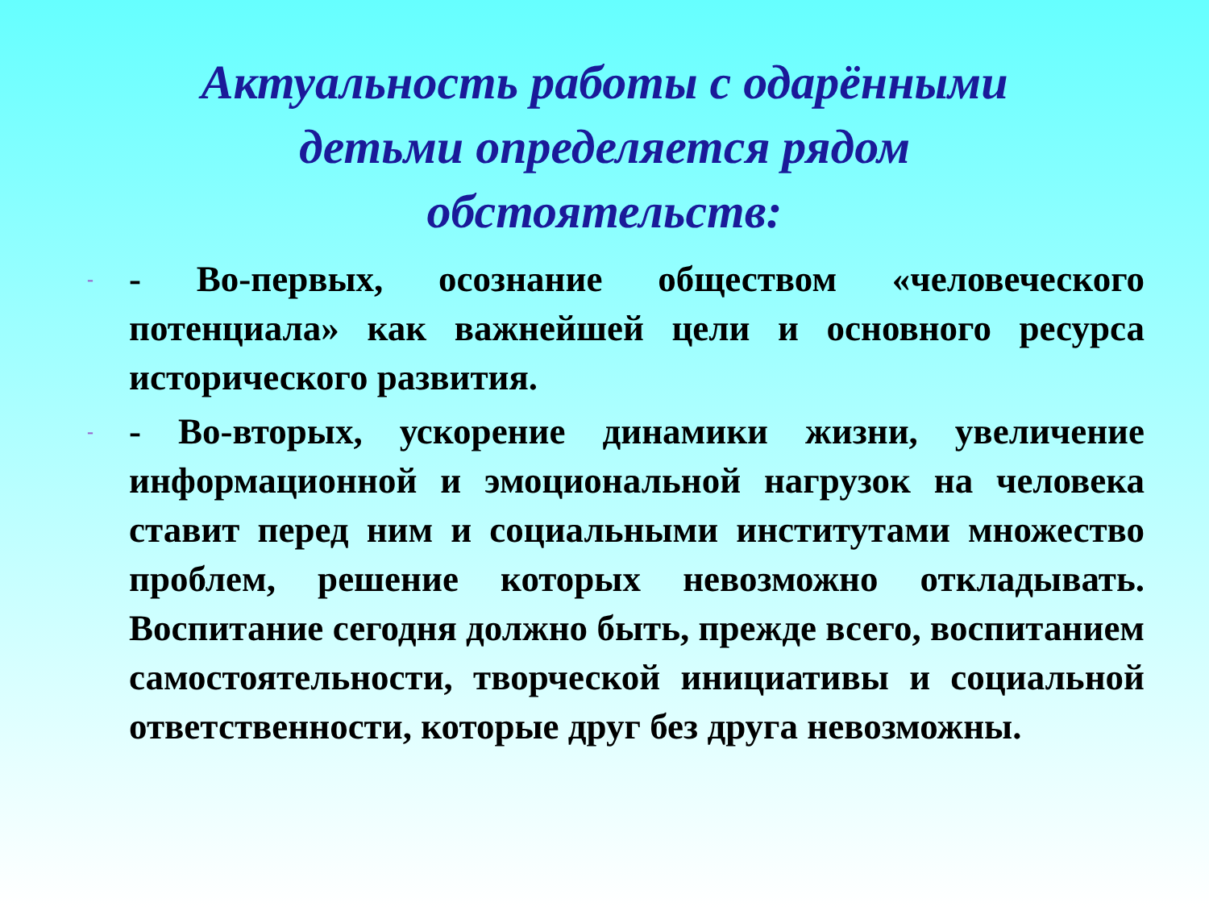Актуальность работы с одарёнными детьми определяется рядом обстоятельств:
- - Во-первых, осознание обществом «человеческого потенциала» как важнейшей цели и основного ресурса исторического развития.
- - Во-вторых, ускорение динамики жизни, увеличение информационной и эмоциональной нагрузок на человека ставит перед ним и социальными институтами множество проблем, решение которых невозможно откладывать. Воспитание сегодня должно быть, прежде всего, воспитанием самостоятельности, творческой инициативы и социальной ответственности, которые друг без друга невозможны.